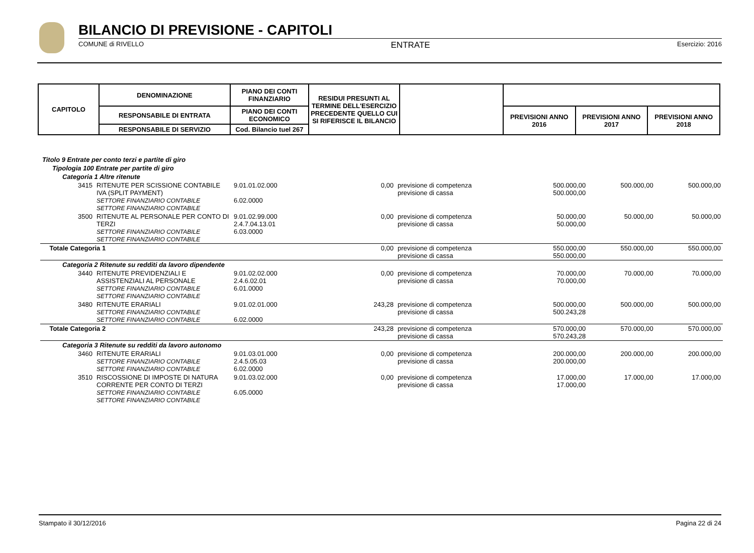BILANCIO DI PREVISIONE - CAPITOLI
COMUNE di RIVELLO ENTRATE Esercizio: 2016
| CAPITOLO | DENOMINAZIONE | PIANO DEI CONTI FINANZIARIO | RESIDUI PRESUNTI AL TERMINE DELL'ESERCIZIO PRECEDENTE QUELLO CUI SI RIFERISCE IL BILANCIO | | | | |
| | RESPONSABILE DI ENTRATA | PIANO DEI CONTI ECONOMICO | | | PREVISIONI ANNO 2016 | PREVISIONI ANNO 2017 | PREVISIONI ANNO 2018 |
| | RESPONSABILE DI SERVIZIO | Cod. Bilancio tuel 267 | | | | | |
| Titolo 9 Entrate per conto terzi e partite di giro | | | | | | | |
| Tipologia 100 Entrate per partite di giro | | | | | | | |
| Categoria 1 Altre ritenute | | | | | | | |
| 3415 | RITENUTE PER SCISSIONE CONTABILE IVA (SPLIT PAYMENT) SETTORE FINANZIARIO CONTABILE SETTORE FINANZIARIO CONTABILE | 9.01.01.02.000 6.02.0000 | 0,00 | previsione di competenza previsione di cassa | 500.000,00 500.000,00 | 500.000,00 | 500.000,00 |
| 3500 | RITENUTE AL PERSONALE PER CONTO DI TERZI SETTORE FINANZIARIO CONTABILE SETTORE FINANZIARIO CONTABILE | 9.01.02.99.000 2.4.7.04.13.01 6.03.0000 | 0,00 | previsione di competenza previsione di cassa | 50.000,00 50.000,00 | 50.000,00 | 50.000,00 |
| Totale Categoria 1 | | | 0,00 | previsione di competenza previsione di cassa | 550.000,00 550.000,00 | 550.000,00 | 550.000,00 |
| Categoria 2 Ritenute su redditi da lavoro dipendente | | | | | | | |
| 3440 | RITENUTE PREVIDENZIALI E ASSISTENZIALI AL PERSONALE SETTORE FINANZIARIO CONTABILE SETTORE FINANZIARIO CONTABILE | 9.01.02.02.000 2.4.6.02.01 6.01.0000 | 0,00 | previsione di competenza previsione di cassa | 70.000,00 70.000,00 | 70.000,00 | 70.000,00 |
| 3480 | RITENUTE ERARIALI SETTORE FINANZIARIO CONTABILE SETTORE FINANZIARIO CONTABILE | 9.01.02.01.000 6.02.0000 | 243,28 | previsione di competenza previsione di cassa | 500.000,00 500.243,28 | 500.000,00 | 500.000,00 |
| Totale Categoria 2 | | | 243,28 | previsione di competenza previsione di cassa | 570.000,00 570.243,28 | 570.000,00 | 570.000,00 |
| Categoria 3 Ritenute su redditi da lavoro autonomo | | | | | | | |
| 3460 | RITENUTE ERARIALI SETTORE FINANZIARIO CONTABILE SETTORE FINANZIARIO CONTABILE | 9.01.03.01.000 2.4.5.05.03 6.02.0000 | 0,00 | previsione di competenza previsione di cassa | 200.000,00 200.000,00 | 200.000,00 | 200.000,00 |
| 3510 | RISCOSSIONE DI IMPOSTE DI NATURA CORRENTE PER CONTO DI TERZI SETTORE FINANZIARIO CONTABILE SETTORE FINANZIARIO CONTABILE | 9.01.03.02.000 6.05.0000 | 0,00 | previsione di competenza previsione di cassa | 17.000,00 17.000,00 | 17.000,00 | 17.000,00 |
Stampato il 30/12/2016 Pagina 22 di 24